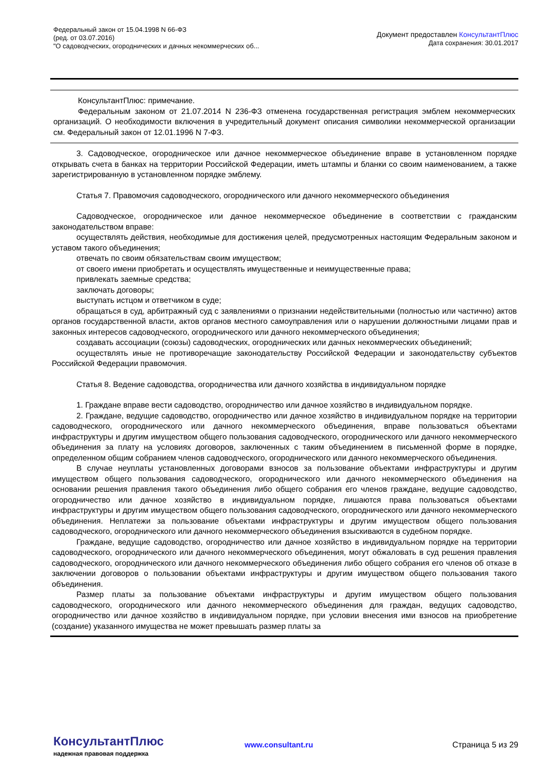Федеральный закон от 15.04.1998 N 66-ФЗ
(ред. от 03.07.2016)
"О садоводческих, огороднических и дачных некоммерческих об...
Документ предоставлен КонсультантПлюс
Дата сохранения: 30.01.2017
КонсультантПлюс: примечание.
Федеральным законом от 21.07.2014 N 236-ФЗ отменена государственная регистрация эмблем некоммерческих организаций. О необходимости включения в учредительный документ описания символики некоммерческой организации см. Федеральный закон от 12.01.1996 N 7-ФЗ.
3. Садоводческое, огородническое или дачное некоммерческое объединение вправе в установленном порядке открывать счета в банках на территории Российской Федерации, иметь штампы и бланки со своим наименованием, а также зарегистрированную в установленном порядке эмблему.
Статья 7. Правомочия садоводческого, огороднического или дачного некоммерческого объединения
Садоводческое, огородническое или дачное некоммерческое объединение в соответствии с гражданским законодательством вправе:
осуществлять действия, необходимые для достижения целей, предусмотренных настоящим Федеральным законом и уставом такого объединения;
отвечать по своим обязательствам своим имуществом;
от своего имени приобретать и осуществлять имущественные и неимущественные права;
привлекать заемные средства;
заключать договоры;
выступать истцом и ответчиком в суде;
обращаться в суд, арбитражный суд с заявлениями о признании недействительными (полностью или частично) актов органов государственной власти, актов органов местного самоуправления или о нарушении должностными лицами прав и законных интересов садоводческого, огороднического или дачного некоммерческого объединения;
создавать ассоциации (союзы) садоводческих, огороднических или дачных некоммерческих объединений;
осуществлять иные не противоречащие законодательству Российской Федерации и законодательству субъектов Российской Федерации правомочия.
Статья 8. Ведение садоводства, огородничества или дачного хозяйства в индивидуальном порядке
1. Граждане вправе вести садоводство, огородничество или дачное хозяйство в индивидуальном порядке.
2. Граждане, ведущие садоводство, огородничество или дачное хозяйство в индивидуальном порядке на территории садоводческого, огороднического или дачного некоммерческого объединения, вправе пользоваться объектами инфраструктуры и другим имуществом общего пользования садоводческого, огороднического или дачного некоммерческого объединения за плату на условиях договоров, заключенных с таким объединением в письменной форме в порядке, определенном общим собранием членов садоводческого, огороднического или дачного некоммерческого объединения.
В случае неуплаты установленных договорами взносов за пользование объектами инфраструктуры и другим имуществом общего пользования садоводческого, огороднического или дачного некоммерческого объединения на основании решения правления такого объединения либо общего собрания его членов граждане, ведущие садоводство, огородничество или дачное хозяйство в индивидуальном порядке, лишаются права пользоваться объектами инфраструктуры и другим имуществом общего пользования садоводческого, огороднического или дачного некоммерческого объединения. Неплатежи за пользование объектами инфраструктуры и другим имуществом общего пользования садоводческого, огороднического или дачного некоммерческого объединения взыскиваются в судебном порядке.
Граждане, ведущие садоводство, огородничество или дачное хозяйство в индивидуальном порядке на территории садоводческого, огороднического или дачного некоммерческого объединения, могут обжаловать в суд решения правления садоводческого, огороднического или дачного некоммерческого объединения либо общего собрания его членов об отказе в заключении договоров о пользовании объектами инфраструктуры и другим имуществом общего пользования такого объединения.
Размер платы за пользование объектами инфраструктуры и другим имуществом общего пользования садоводческого, огороднического или дачного некоммерческого объединения для граждан, ведущих садоводство, огородничество или дачное хозяйство в индивидуальном порядке, при условии внесения ими взносов на приобретение (создание) указанного имущества не может превышать размер платы за
КонсультантПлюс
надежная правовая поддержка
www.consultant.ru
Страница 5 из 29